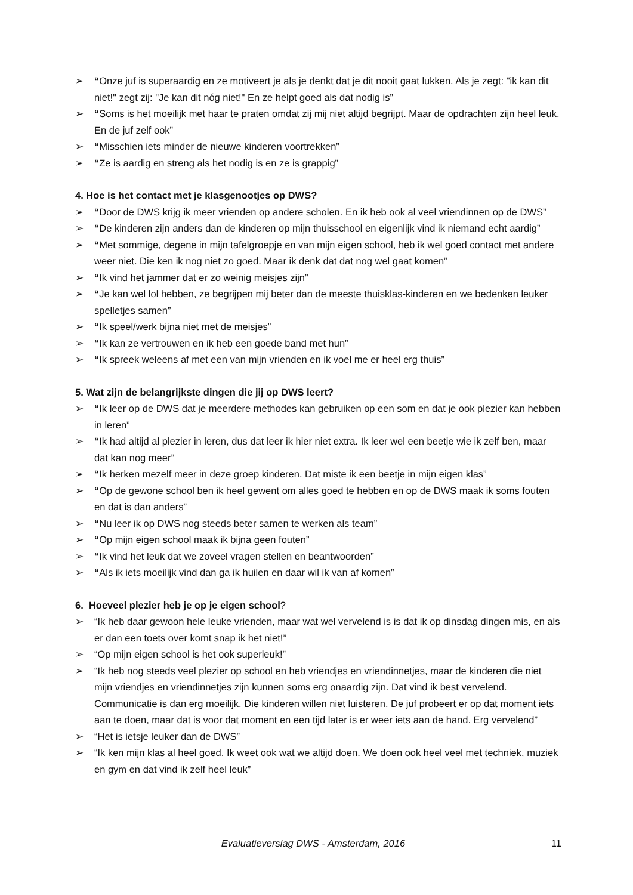➢ “Onze juf is superaardig en ze motiveert je als je denkt dat je dit nooit gaat lukken. Als je zegt: "ik kan dit niet!" zegt zij: "Je kan dit nóg niet!" En ze helpt goed als dat nodig is”
➢ “Soms is het moeilijk met haar te praten omdat zij mij niet altijd begrijpt. Maar de opdrachten zijn heel leuk. En de juf zelf ook”
➢ “Misschien iets minder de nieuwe kinderen voortrekken”
➢ “Ze is aardig en streng als het nodig is en ze is grappig”
4. Hoe is het contact met je klasgenootjes op DWS?
➢ “Door de DWS krijg ik meer vrienden op andere scholen. En ik heb ook al veel vriendinnen op de DWS”
➢ “De kinderen zijn anders dan de kinderen op mijn thuisschool en eigenlijk vind ik niemand echt aardig”
➢ “Met sommige, degene in mijn tafelgroepje en van mijn eigen school, heb ik wel goed contact met andere weer niet. Die ken ik nog niet zo goed. Maar ik denk dat dat nog wel gaat komen”
➢ “Ik vind het jammer dat er zo weinig meisjes zijn”
➢ “Je kan wel lol hebben, ze begrijpen mij beter dan de meeste thuisklas-kinderen en we bedenken leuker spelletjes samen”
➢ “Ik speel/werk bijna niet met de meisjes”
➢ “Ik kan ze vertrouwen en ik heb een goede band met hun”
➢ “Ik spreek weleens af met een van mijn vrienden en ik voel me er heel erg thuis”
5. Wat zijn de belangrijkste dingen die jij op DWS leert?
➢ “Ik leer op de DWS dat je meerdere methodes kan gebruiken op een som en dat je ook plezier kan hebben in leren”
➢ “Ik had altijd al plezier in leren, dus dat leer ik hier niet extra. Ik leer wel een beetje wie ik zelf ben, maar dat kan nog meer”
➢ “Ik herken mezelf meer in deze groep kinderen. Dat miste ik een beetje in mijn eigen klas”
➢ “Op de gewone school ben ik heel gewent om alles goed te hebben en op de DWS maak ik soms fouten en dat is dan anders”
➢ “Nu leer ik op DWS nog steeds beter samen te werken als team”
➢ “Op mijn eigen school maak ik bijna geen fouten”
➢ “Ik vind het leuk dat we zoveel vragen stellen en beantwoorden”
➢ “Als ik iets moeilijk vind dan ga ik huilen en daar wil ik van af komen”
6. Hoeveel plezier heb je op je eigen school?
➢ “Ik heb daar gewoon hele leuke vrienden, maar wat wel vervelend is is dat ik op dinsdag dingen mis, en als er dan een toets over komt snap ik het niet!”
➢ “Op mijn eigen school is het ook superleuk!”
➢ “Ik heb nog steeds veel plezier op school en heb vriendjes en vriendinnetjes, maar de kinderen die niet mijn vriendjes en vriendinnetjes zijn kunnen soms erg onaardig zijn. Dat vind ik best vervelend. Communicatie is dan erg moeilijk. Die kinderen willen niet luisteren. De juf probeert er op dat moment iets aan te doen, maar dat is voor dat moment en een tijd later is er weer iets aan de hand. Erg vervelend”
➢ “Het is ietsje leuker dan de DWS”
➢ “Ik ken mijn klas al heel goed. Ik weet ook wat we altijd doen. We doen ook heel veel met techniek, muziek en gym en dat vind ik zelf heel leuk”
Evaluatieverslag DWS - Amsterdam, 2016 11